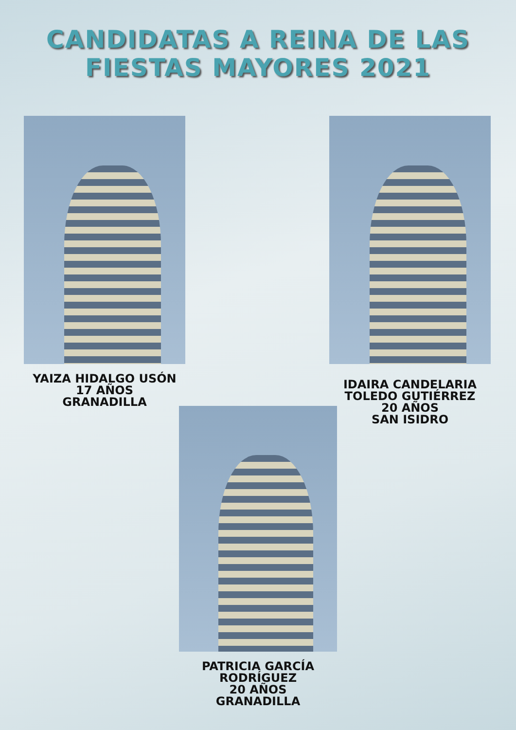CANDIDATAS A REINA DE LAS
FIESTAS MAYORES 2021
YAIZA HIDALGO USÓN
17 AÑOS
GRANADILLA
IDAIRA CANDELARIA
TOLEDO GUTIÉRREZ
20 AÑOS
SAN ISIDRO
PATRICIA GARCÍA
RODRÍGUEZ
20 AÑOS
GRANADILLA